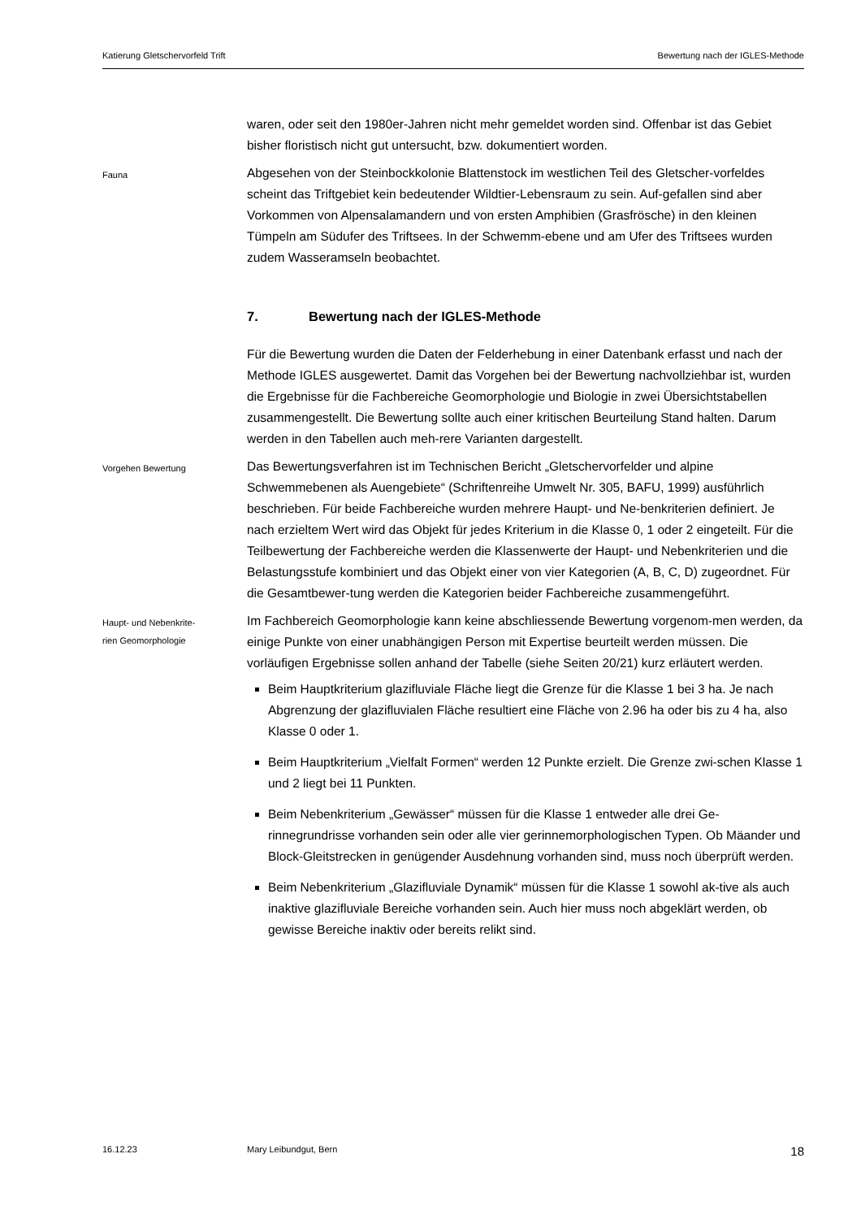Katierung Gletschervorfeld Trift Bewertung nach der IGLES-Methode
waren, oder seit den 1980er-Jahren nicht mehr gemeldet worden sind. Offenbar ist das Gebiet bisher floristisch nicht gut untersucht, bzw. dokumentiert worden.
Fauna
Abgesehen von der Steinbockkolonie Blattenstock im westlichen Teil des Gletscher-vorfeldes scheint das Triftgebiet kein bedeutender Wildtier-Lebensraum zu sein. Auf-gefallen sind aber Vorkommen von Alpensalamandern und von ersten Amphibien (Grasfrösche) in den kleinen Tümpeln am Südufer des Triftsees. In der Schwemm-ebene und am Ufer des Triftsees wurden zudem Wasseramseln beobachtet.
7. Bewertung nach der IGLES-Methode
Für die Bewertung wurden die Daten der Felderhebung in einer Datenbank erfasst und nach der Methode IGLES ausgewertet. Damit das Vorgehen bei der Bewertung nachvollziehbar ist, wurden die Ergebnisse für die Fachbereiche Geomorphologie und Biologie in zwei Übersichtstabellen zusammengestellt. Die Bewertung sollte auch einer kritischen Beurteilung Stand halten. Darum werden in den Tabellen auch meh-rere Varianten dargestellt.
Vorgehen Bewertung
Das Bewertungsverfahren ist im Technischen Bericht „Gletschervorfelder und alpine Schwemmebenen als Auengebiete“ (Schriftenreihe Umwelt Nr. 305, BAFU, 1999) ausführlich beschrieben. Für beide Fachbereiche wurden mehrere Haupt- und Ne-benkriterien definiert. Je nach erzieltem Wert wird das Objekt für jedes Kriterium in die Klasse 0, 1 oder 2 eingeteilt. Für die Teilbewertung der Fachbereiche werden die Klassenwerte der Haupt- und Nebenkriterien und die Belastungsstufe kombiniert und das Objekt einer von vier Kategorien (A, B, C, D) zugeordnet. Für die Gesamtbewer-tung werden die Kategorien beider Fachbereiche zusammengeführt.
Haupt- und Nebenkrite-
rien Geomorphologie
Im Fachbereich Geomorphologie kann keine abschliessende Bewertung vorgenom-men werden, da einige Punkte von einer unabhängigen Person mit Expertise beurteilt werden müssen. Die vorläufigen Ergebnisse sollen anhand der Tabelle (siehe Seiten 20/21) kurz erläutert werden.
Beim Hauptkriterium glazifluviale Fläche liegt die Grenze für die Klasse 1 bei 3 ha. Je nach Abgrenzung der glazifluvialen Fläche resultiert eine Fläche von 2.96 ha oder bis zu 4 ha, also Klasse 0 oder 1.
Beim Hauptkriterium „Vielfalt Formen“ werden 12 Punkte erzielt. Die Grenze zwi-schen Klasse 1 und 2 liegt bei 11 Punkten.
Beim Nebenkriterium „Gewässer“ müssen für die Klasse 1 entweder alle drei Ge-rinnegrundrisse vorhanden sein oder alle vier gerinnemorphologischen Typen. Ob Mäander und Block-Gleitstrecken in genügender Ausdehnung vorhanden sind, muss noch überprüft werden.
Beim Nebenkriterium „Glazifluviale Dynamik“ müssen für die Klasse 1 sowohl ak-tive als auch inaktive glazifluviale Bereiche vorhanden sein. Auch hier muss noch abgeklärt werden, ob gewisse Bereiche inaktiv oder bereits relikt sind.
16.12.23 Mary Leibundgut, Bern 18